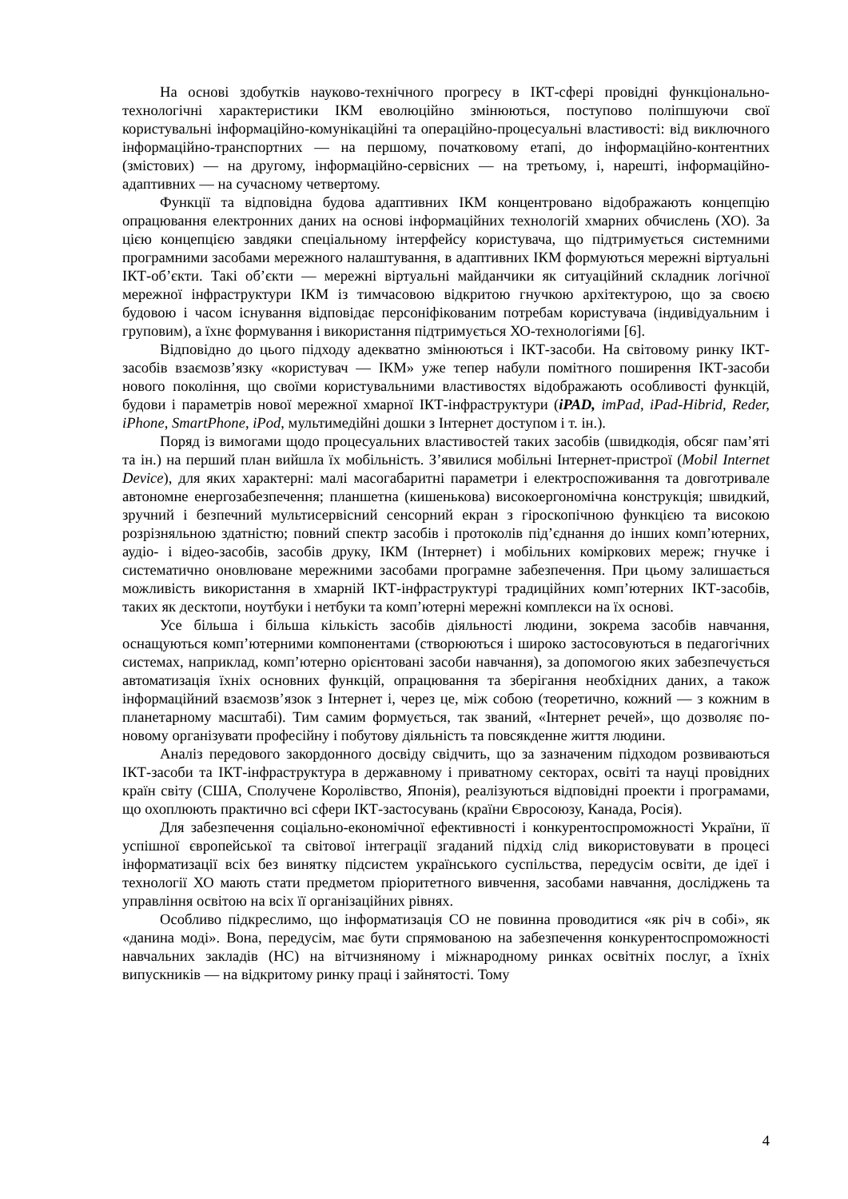На основі здобутків науково-технічного прогресу в ІКТ-сфері провідні функціонально-технологічні характеристики ІКМ еволюційно змінюються, поступово поліпшуючи свої користувальні інформаційно-комунікаційні та операційно-процесуальні властивості: від виключного інформаційно-транспортних — на першому, початковому етапі, до інформаційно-контентних (змістових) — на другому, інформаційно-сервісних — на третьому, і, нарешті, інформаційно-адаптивних — на сучасному четвертому.
Функції та відповідна будова адаптивних ІКМ концентровано відображають концепцію опрацювання електронних даних на основі інформаційних технологій хмарних обчислень (ХО). За цією концепцією завдяки спеціальному інтерфейсу користувача, що підтримується системними програмними засобами мережного налаштування, в адаптивних ІКМ формуються мережні віртуальні ІКТ-об’єкти. Такі об’єкти — мережні віртуальні майданчики як ситуаційний складник логічної мережної інфраструктури ІКМ із тимчасовою відкритою гнучкою архітектурою, що за своєю будовою і часом існування відповідає персоніфікованим потребам користувача (індивідуальним і груповим), а їхнє формування і використання підтримується ХО-технологіями [6].
Відповідно до цього підходу адекватно змінюються і ІКТ-засоби. На світовому ринку ІКТ-засобів взаємозв’язку «користувач — ІКМ» уже тепер набули помітного поширення ІКТ-засоби нового покоління, що своїми користувальними властивостях відображають особливості функцій, будови і параметрів нової мережної хмарної ІКТ-інфраструктури (iPAD, imPad, iPad-Hibrid, Reder, iPhone, SmartPhone, iPod, мультимедійні дошки з Інтернет доступом і т. ін.).
Поряд із вимогами щодо процесуальних властивостей таких засобів (швидкодія, обсяг пам’яті та ін.) на перший план вийшла їх мобільність. З’явилися мобільні Інтернет-пристрої (Mobil Internet Device), для яких характерні: малі масогабаритні параметри і електроспоживання та довготривале автономне енергозабезпечення; планшетна (кишенькова) високоергономічна конструкція; швидкий, зручний і безпечний мультисервісний сенсорний екран з гіроскопічною функцією та високою розрізняльною здатністю; повний спектр засобів і протоколів під’єднання до інших комп’ютерних, аудіо- і відео-засобів, засобів друку, ІКМ (Інтернет) і мобільних коміркових мереж; гнучке і систематично оновлюване мережними засобами програмне забезпечення. При цьому залишається можливість використання в хмарній ІКТ-інфраструктурі традиційних комп’ютерних ІКТ-засобів, таких як десктопи, ноутбуки і нетбуки та комп’ютерні мережні комплекси на їх основі.
Усе більша і більша кількість засобів діяльності людини, зокрема засобів навчання, оснащуються комп’ютерними компонентами (створюються і широко застосовуються в педагогічних системах, наприклад, комп’ютерно орієнтовані засоби навчання), за допомогою яких забезпечується автоматизація їхніх основних функцій, опрацювання та зберігання необхідних даних, а також інформаційний взаємозв’язок з Інтернет і, через це, між собою (теоретично, кожний — з кожним в планетарному масштабі). Тим самим формується, так званий, «Інтернет речей», що дозволяє по-новому організувати професійну і побутову діяльність та повсякденне життя людини.
Аналіз передового закордонного досвіду свідчить, що за зазначеним підходом розвиваються ІКТ-засоби та ІКТ-інфраструктура в державному і приватному секторах, освіті та науці провідних країн світу (США, Сполучене Королівство, Японія), реалізуються відповідні проекти і програмами, що охоплюють практично всі сфери ІКТ-застосувань (країни Євросоюзу, Канада, Росія).
Для забезпечення соціально-економічної ефективності і конкурентоспроможності України, її успішної європейської та світової інтеграції згаданий підхід слід використовувати в процесі інформатизації всіх без винятку підсистем українського суспільства, передусім освіти, де ідеї і технології ХО мають стати предметом пріоритетного вивчення, засобами навчання, досліджень та управління освітою на всіх її організаційних рівнях.
Особливо підкреслимо, що інформатизація СО не повинна проводитися «як річ в собі», як «данина моді». Вона, передусім, має бути спрямованою на забезпечення конкурентоспроможності навчальних закладів (НС) на вітчизняному і міжнародному ринках освітніх послуг, а їхніх випускників — на відкритому ринку праці і зайнятості. Тому
4